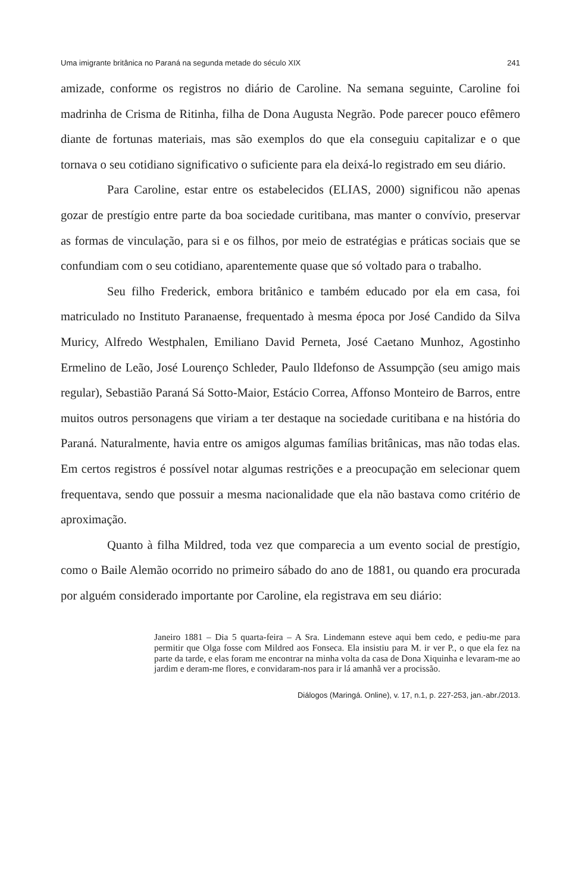Uma imigrante britânica no Paraná na segunda metade do século XIX 241
amizade, conforme os registros no diário de Caroline. Na semana seguinte, Caroline foi madrinha de Crisma de Ritinha, filha de Dona Augusta Negrão. Pode parecer pouco efêmero diante de fortunas materiais, mas são exemplos do que ela conseguiu capitalizar e o que tornava o seu cotidiano significativo o suficiente para ela deixá-lo registrado em seu diário.
Para Caroline, estar entre os estabelecidos (ELIAS, 2000) significou não apenas gozar de prestígio entre parte da boa sociedade curitibana, mas manter o convívio, preservar as formas de vinculação, para si e os filhos, por meio de estratégias e práticas sociais que se confundiam com o seu cotidiano, aparentemente quase que só voltado para o trabalho.
Seu filho Frederick, embora britânico e também educado por ela em casa, foi matriculado no Instituto Paranaense, frequentado à mesma época por José Candido da Silva Muricy, Alfredo Westphalen, Emiliano David Perneta, José Caetano Munhoz, Agostinho Ermelino de Leão, José Lourenço Schleder, Paulo Ildefonso de Assumpção (seu amigo mais regular), Sebastião Paraná Sá Sotto-Maior, Estácio Correa, Affonso Monteiro de Barros, entre muitos outros personagens que viriam a ter destaque na sociedade curitibana e na história do Paraná. Naturalmente, havia entre os amigos algumas famílias britânicas, mas não todas elas. Em certos registros é possível notar algumas restrições e a preocupação em selecionar quem frequentava, sendo que possuir a mesma nacionalidade que ela não bastava como critério de aproximação.
Quanto à filha Mildred, toda vez que comparecia a um evento social de prestígio, como o Baile Alemão ocorrido no primeiro sábado do ano de 1881, ou quando era procurada por alguém considerado importante por Caroline, ela registrava em seu diário:
Janeiro 1881 – Dia 5 quarta-feira – A Sra. Lindemann esteve aqui bem cedo, e pediu-me para permitir que Olga fosse com Mildred aos Fonseca. Ela insistiu para M. ir ver P., o que ela fez na parte da tarde, e elas foram me encontrar na minha volta da casa de Dona Xiquinha e levaram-me ao jardim e deram-me flores, e convidaram-nos para ir lá amanhã ver a procissão.
Diálogos (Maringá. Online), v. 17, n.1, p. 227-253, jan.-abr./2013.